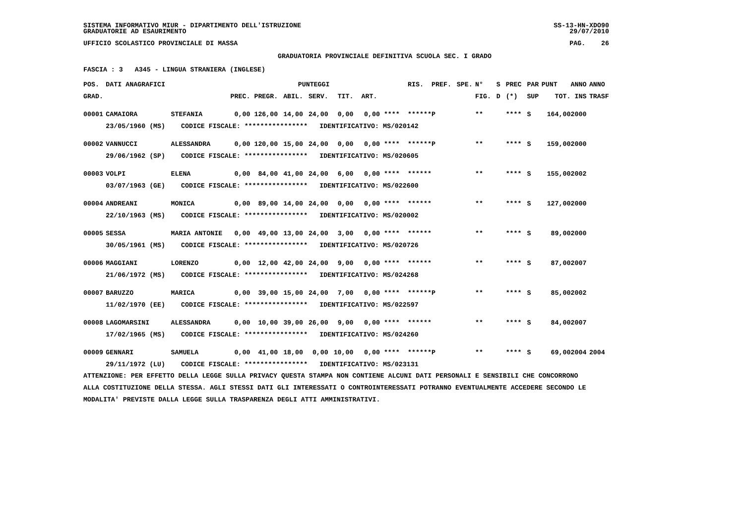SISTEMA INFORMATIVO MIUR - DIPARTIMENTO DELL'ISTRUZIONE GRADUATORIE AD ESAURIMENTO
SS-13-HN-XDO90 29/07/2010
UFFICIO SCOLASTICO PROVINCIALE DI MASSA
PAG. 26
GRADUATORIA PROVINCIALE DEFINITIVA SCUOLA SEC. I GRADO
FASCIA : 3 A345 - LINGUA STRANIERA (INGLESE)
| POS. | DATI ANAGRAFICI | | | PUNTEGGI | | | | | | RIS. | PREF. | SPE. | N° | S | PREC | PAR | PUNT | ANNO | ANNO |
| --- | --- | --- | --- | --- | --- | --- | --- | --- | --- | --- | --- | --- | --- | --- | --- | --- | --- | --- | --- |
| GRAD. | | | PREC. PREGR. | | ABIL. | SERV. | TIT. | ART. | | | | | FIG. | D | (*) | SUP | TOT. | INS | TRASF |
| 00001 | CAMAIORA | STEFANIA | 0,00 126,00 | | 14,00 | 24,00 | 0,00 | 0,00 | **** | ****** | P | | ** | | **** | S | 164,00 | 2000 | |
| | 23/05/1960 (MS) CODICE FISCALE: **************** IDENTIFICATIVO: MS/020142 | | | | | | | | | | | | | | | | | | |
| 00002 | VANNUCCI | ALESSANDRA | 0,00 120,00 | | 15,00 | 24,00 | 0,00 | 0,00 | **** | ****** | P | | ** | | **** | S | 159,00 | 2000 | |
| | 29/06/1962 (SP) CODICE FISCALE: **************** IDENTIFICATIVO: MS/020605 | | | | | | | | | | | | | | | | | | |
| 00003 | VOLPI | ELENA | 0,00 84,00 | | 41,00 | 24,00 | 6,00 | 0,00 | **** | ****** | | | ** | | **** | S | 155,00 | 2002 | |
| | 03/07/1963 (GE) CODICE FISCALE: **************** IDENTIFICATIVO: MS/022600 | | | | | | | | | | | | | | | | | | |
| 00004 | ANDREANI | MONICA | 0,00 89,00 | | 14,00 | 24,00 | 0,00 | 0,00 | **** | ****** | | | ** | | **** | S | 127,00 | 2000 | |
| | 22/10/1963 (MS) CODICE FISCALE: **************** IDENTIFICATIVO: MS/020002 | | | | | | | | | | | | | | | | | | |
| 00005 | SESSA | MARIA ANTONIE | 0,00 49,00 | | 13,00 | 24,00 | 3,00 | 0,00 | **** | ****** | | | ** | | **** | S | 89,00 | 2000 | |
| | 30/05/1961 (MS) CODICE FISCALE: **************** IDENTIFICATIVO: MS/020726 | | | | | | | | | | | | | | | | | | |
| 00006 | MAGGIANI | LORENZO | 0,00 12,00 | | 42,00 | 24,00 | 9,00 | 0,00 | **** | ****** | | | ** | | **** | S | 87,00 | 2007 | |
| | 21/06/1972 (MS) CODICE FISCALE: **************** IDENTIFICATIVO: MS/024268 | | | | | | | | | | | | | | | | | | |
| 00007 | BARUZZO | MARICA | 0,00 39,00 | | 15,00 | 24,00 | 7,00 | 0,00 | **** | ****** | P | | ** | | **** | S | 85,00 | 2002 | |
| | 11/02/1970 (EE) CODICE FISCALE: **************** IDENTIFICATIVO: MS/022597 | | | | | | | | | | | | | | | | | | |
| 00008 | LAGOMARSINI | ALESSANDRA | 0,00 10,00 | | 39,00 | 26,00 | 9,00 | 0,00 | **** | ****** | | | ** | | **** | S | 84,00 | 2007 | |
| | 17/02/1965 (MS) CODICE FISCALE: **************** IDENTIFICATIVO: MS/024260 | | | | | | | | | | | | | | | | | | |
| 00009 | GENNARI | SAMUELA | 0,00 41,00 | | 18,00 | 0,00 | 10,00 | 0,00 | **** | ****** | P | | ** | | **** | S | 69,00 | 2004 | 2004 |
| | 29/11/1972 (LU) CODICE FISCALE: **************** IDENTIFICATIVO: MS/023131 | | | | | | | | | | | | | | | | | | |
ATTENZIONE: PER EFFETTO DELLA LEGGE SULLA PRIVACY QUESTA STAMPA NON CONTIENE ALCUNI DATI PERSONALI E SENSIBILI CHE CONCORRONO ALLA COSTITUZIONE DELLA STESSA. AGLI STESSI DATI GLI INTERESSATI O CONTROINTERESSATI POTRANNO EVENTUALMENTE ACCEDERE SECONDO LE MODALITA' PREVISTE DALLA LEGGE SULLA TRASPARENZA DEGLI ATTI AMMINISTRATIVI.